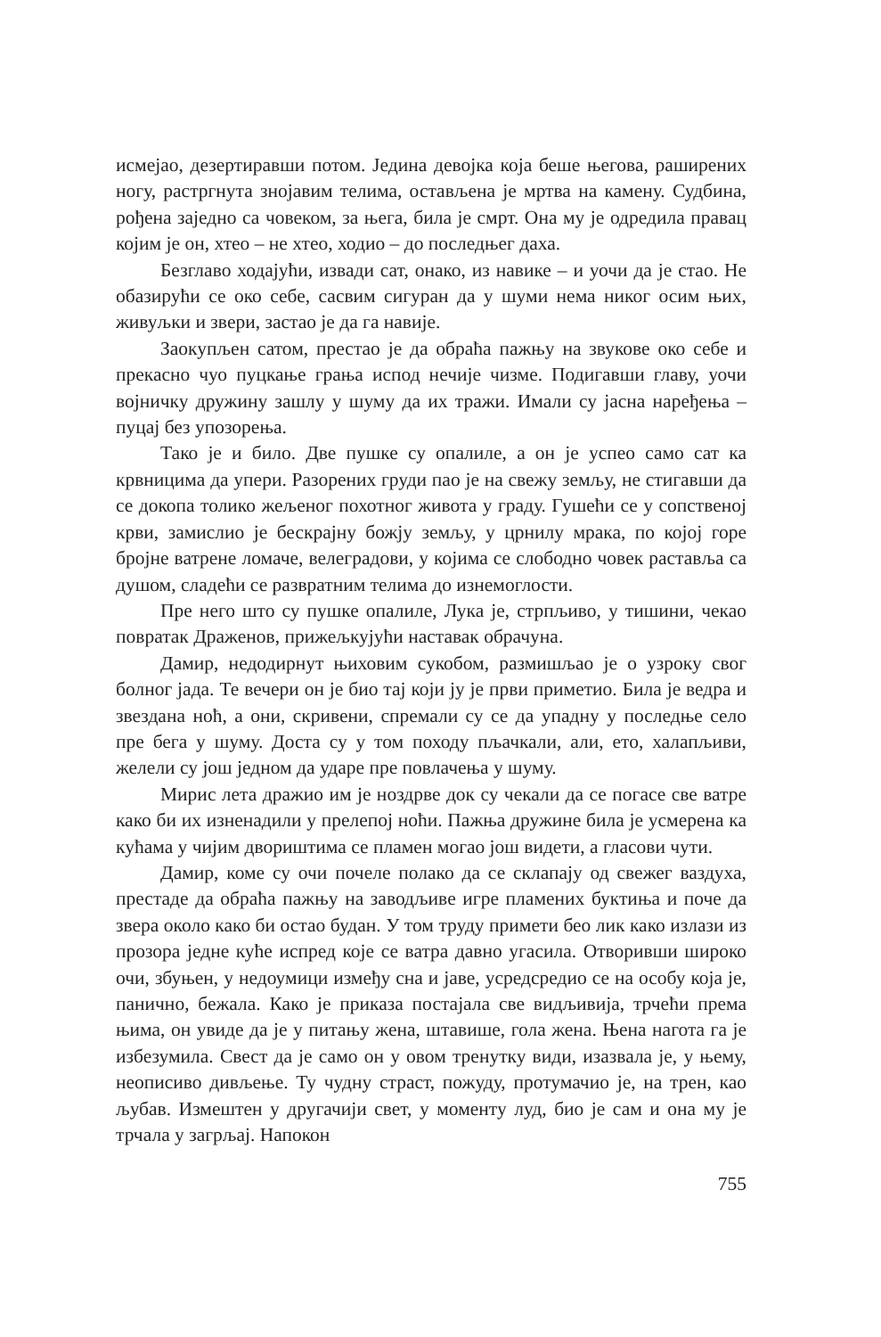исмејао, дезертиравши потом. Једина девојка која беше његова, раширених ногу, растргнута знојавим телима, остављена је мртва на камену. Судбина, рођена заједно са човеком, за њега, била је смрт. Она му је одредила правац којим је он, хтео – не хтео, ходио – до последњег даха.
Безглаво ходајући, извади сат, онако, из навике – и уочи да је стао. Не обазирући се око себе, сасвим сигуран да у шуми нема никог осим њих, живуљки и звери, застао је да га навије.
Заокупљен сатом, престао је да обраћа пажњу на звукове око себе и прекасно чуо пуцкање грања испод нечије чизме. Подигавши главу, уочи војничку дружину зашлу у шуму да их тражи. Имали су јасна наређења – пуцај без упозорења.
Тако је и било. Две пушке су опалиле, а он је успео само сат ка крвницима да упери. Разорених груди пао је на свежу земљу, не стигавши да се докопа толико жељеног похотног живота у граду. Гушећи се у сопственој крви, замислио је бескрајну божју земљу, у црнилу мрака, по којој горе бројне ватрене ломаче, велеградови, у којима се слободно човек раставља са душом, сладећи се развратним телима до изнемоглости.
Пре него што су пушке опалиле, Лука је, стрпљиво, у тишини, чекао повратак Драженов, прижељкујући наставак обрачуна.
Дамир, недодирнут њиховим сукобом, размишљао је о узроку свог болног јада. Те вечери он је био тај који ју је први приметио. Била је ведра и звездана ноћ, а они, скривени, спремали су се да упадну у последње село пре бега у шуму. Доста су у том походу пљачкали, али, ето, халапљиви, желели су још једном да ударе пре повлачења у шуму.
Мирис лета дражио им је ноздрве док су чекали да се погасе све ватре како би их изненадили у прелепој ноћи. Пажња дружине била је усмерена ка кућама у чијим двориштима се пламен могао још видети, а гласови чути.
Дамир, коме су очи почеле полако да се склапају од свежег ваздуха, престаде да обраћа пажњу на заводљиве игре пламених буктиња и поче да звера около како би остао будан. У том труду примети бео лик како излази из прозора једне куће испред које се ватра давно угасила. Отворивши широко очи, збуњен, у недоумици између сна и јаве, усредсредио се на особу која је, панично, бежала. Како је приказа постајала све видљивија, трчећи према њима, он увиде да је у питању жена, штавише, гола жена. Њена нагота га је избезумила. Свест да је само он у овом тренутку види, изазвала је, у њему, неописиво дивљење. Ту чудну страст, пожуду, протумачио је, на трен, као љубав. Измештен у другачији свет, у моменту луд, био је сам и она му је трчала у загрљај. Напокон
755